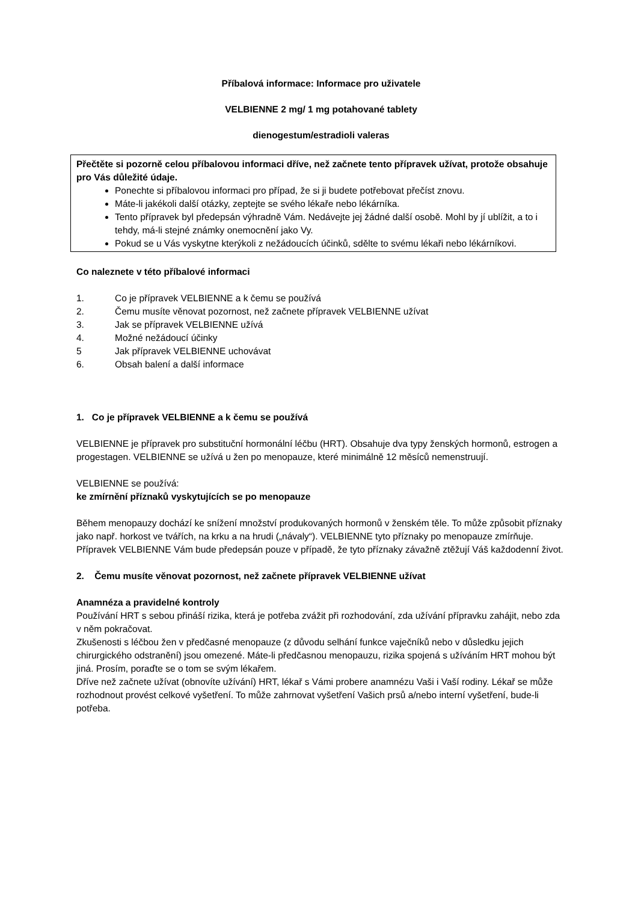Příbalová informace: Informace pro uživatele
VELBIENNE 2 mg/ 1 mg potahované tablety
dienogestum/estradioli valeras
Přečtěte si pozorně celou příbalovou informaci dříve, než začnete tento přípravek užívat, protože obsahuje pro Vás důležité údaje.
Ponechte si příbalovou informaci pro případ, že si ji budete potřebovat přečíst znovu.
Máte-li jakékoli další otázky, zeptejte se svého lékaře nebo lékárníka.
Tento přípravek byl předepsán výhradně Vám. Nedávejte jej žádné další osobě. Mohl by jí ublížit, a to i tehdy, má-li stejné známky onemocnění jako Vy.
Pokud se u Vás vyskytne kterýkoli z nežádoucích účinků, sdělte to svému lékaři nebo lékárníkovi.
Co naleznete v této příbalové informaci
1. Co je přípravek VELBIENNE a k čemu se používá
2. Čemu musíte věnovat pozornost, než začnete přípravek VELBIENNE užívat
3. Jak se přípravek VELBIENNE užívá
4. Možné nežádoucí účinky
5 Jak přípravek VELBIENNE uchovávat
6. Obsah balení a další informace
1. Co je přípravek VELBIENNE a k čemu se používá
VELBIENNE je přípravek pro substituční hormonální léčbu (HRT). Obsahuje dva typy ženských hormonů, estrogen a progestagen. VELBIENNE se užívá u žen po menopauze, které minimálně 12 měsíců nemenstruují.
VELBIENNE se používá:
ke zmírnění příznaků vyskytujících se po menopauze
Během menopauzy dochází ke snížení množství produkovaných hormonů v ženském těle. To může způsobit příznaky jako např. horkost ve tvářích, na krku a na hrudi („návaly“). VELBIENNE tyto příznaky po menopauze zmírňuje. Přípravek VELBIENNE Vám bude předepsán pouze v případě, že tyto příznaky závažně ztěžují Váš každodenní život.
2. Čemu musíte věnovat pozornost, než začnete přípravek VELBIENNE užívat
Anamnéza a pravidelné kontroly
Používání HRT s sebou přináší rizika, která je potřeba zvážit při rozhodování, zda užívání přípravku zahájit, nebo zda v něm pokračovat.
Zkušenosti s léčbou žen v předčasné menopauze (z důvodu selhání funkce vaječníků nebo v důsledku jejich chirurgického odstranění) jsou omezené. Máte-li předčasnou menopauzu, rizika spojená s užíváním HRT mohou být jiná. Prosím, poraďte se o tom se svým lékařem.
Dříve než začnete užívat (obnovíte užívání) HRT, lékař s Vámi probere anamnézu Vaši i Vaší rodiny. Lékař se může rozhodnout provést celkové vyšetření. To může zahrnovat vyšetření Vašich prsů a/nebo interní vyšetření, bude-li potřeba.